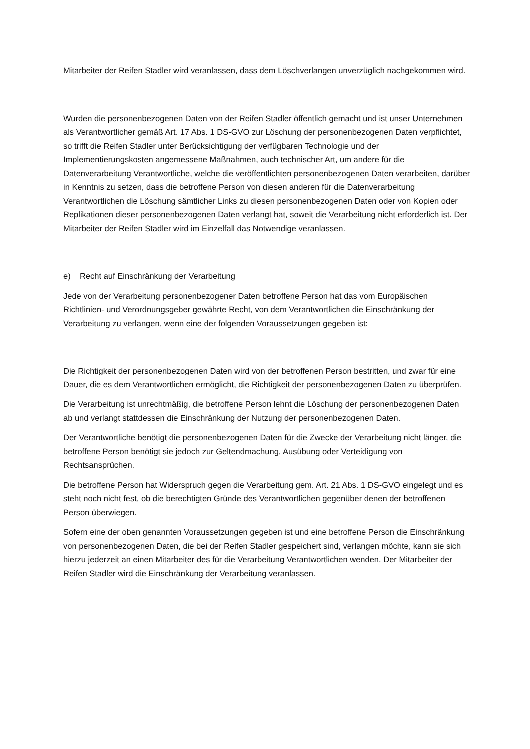Mitarbeiter der Reifen Stadler wird veranlassen, dass dem Löschverlangen unverzüglich nachgekommen wird.
Wurden die personenbezogenen Daten von der Reifen Stadler öffentlich gemacht und ist unser Unternehmen als Verantwortlicher gemäß Art. 17 Abs. 1 DS-GVO zur Löschung der personenbezogenen Daten verpflichtet, so trifft die Reifen Stadler unter Berücksichtigung der verfügbaren Technologie und der Implementierungskosten angemessene Maßnahmen, auch technischer Art, um andere für die Datenverarbeitung Verantwortliche, welche die veröffentlichten personenbezogenen Daten verarbeiten, darüber in Kenntnis zu setzen, dass die betroffene Person von diesen anderen für die Datenverarbeitung Verantwortlichen die Löschung sämtlicher Links zu diesen personenbezogenen Daten oder von Kopien oder Replikationen dieser personenbezogenen Daten verlangt hat, soweit die Verarbeitung nicht erforderlich ist. Der Mitarbeiter der Reifen Stadler wird im Einzelfall das Notwendige veranlassen.
e) Recht auf Einschränkung der Verarbeitung
Jede von der Verarbeitung personenbezogener Daten betroffene Person hat das vom Europäischen Richtlinien- und Verordnungsgeber gewährte Recht, von dem Verantwortlichen die Einschränkung der Verarbeitung zu verlangen, wenn eine der folgenden Voraussetzungen gegeben ist:
Die Richtigkeit der personenbezogenen Daten wird von der betroffenen Person bestritten, und zwar für eine Dauer, die es dem Verantwortlichen ermöglicht, die Richtigkeit der personenbezogenen Daten zu überprüfen.
Die Verarbeitung ist unrechtmäßig, die betroffene Person lehnt die Löschung der personenbezogenen Daten ab und verlangt stattdessen die Einschränkung der Nutzung der personenbezogenen Daten.
Der Verantwortliche benötigt die personenbezogenen Daten für die Zwecke der Verarbeitung nicht länger, die betroffene Person benötigt sie jedoch zur Geltendmachung, Ausübung oder Verteidigung von Rechtsansprüchen.
Die betroffene Person hat Widerspruch gegen die Verarbeitung gem. Art. 21 Abs. 1 DS-GVO eingelegt und es steht noch nicht fest, ob die berechtigten Gründe des Verantwortlichen gegenüber denen der betroffenen Person überwiegen.
Sofern eine der oben genannten Voraussetzungen gegeben ist und eine betroffene Person die Einschränkung von personenbezogenen Daten, die bei der Reifen Stadler gespeichert sind, verlangen möchte, kann sie sich hierzu jederzeit an einen Mitarbeiter des für die Verarbeitung Verantwortlichen wenden. Der Mitarbeiter der Reifen Stadler wird die Einschränkung der Verarbeitung veranlassen.